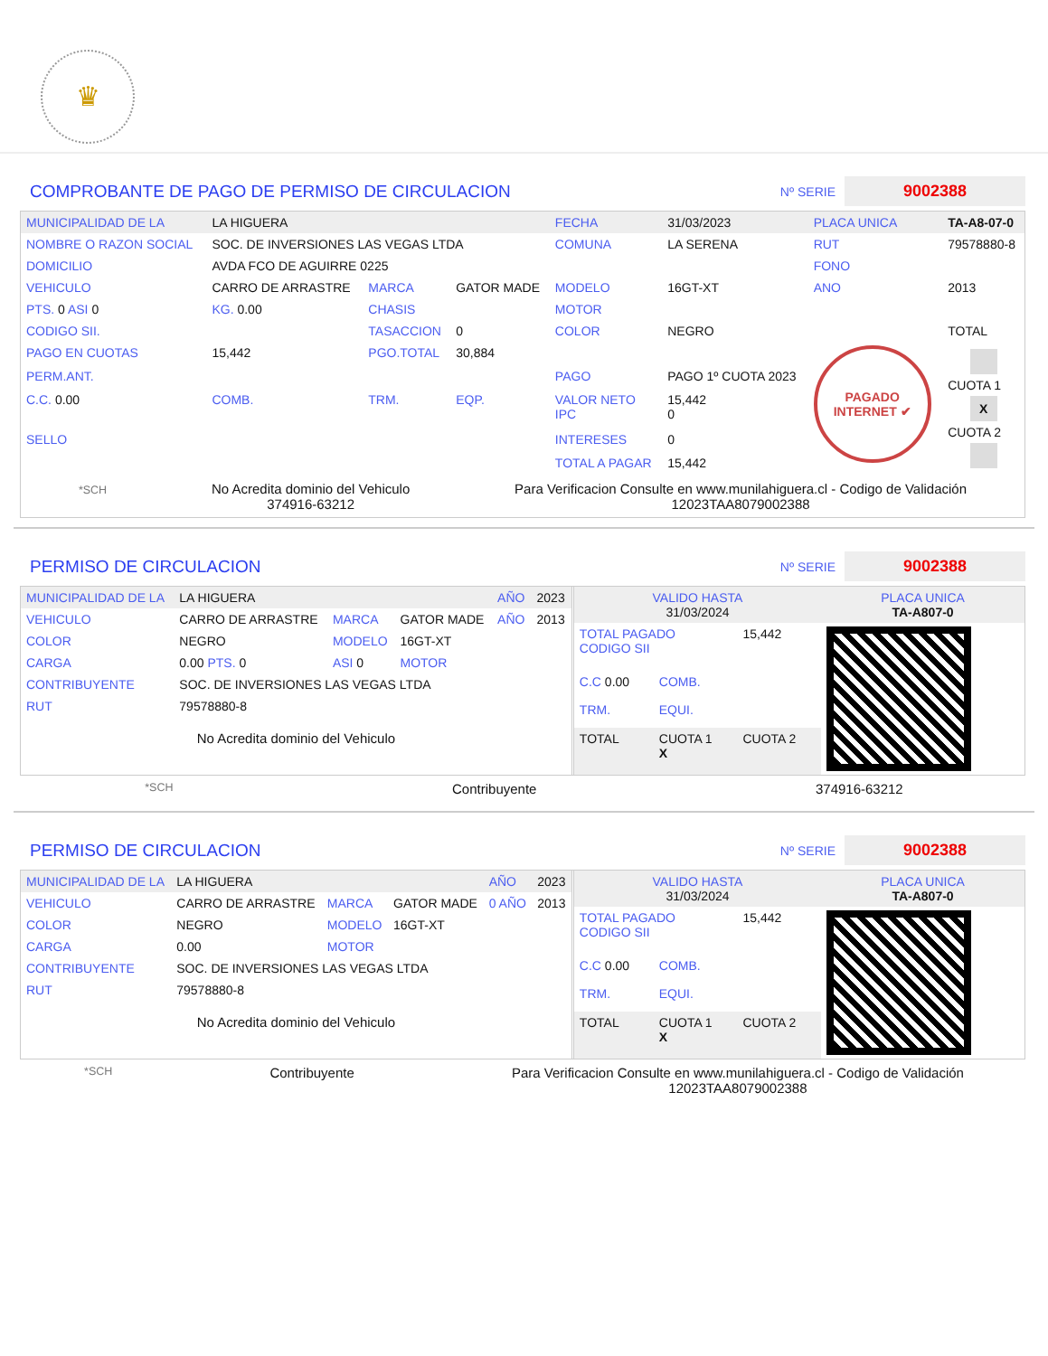♛
COMPROBANTE DE PAGO DE PERMISO DE CIRCULACION
Nº SERIE 9002388
| MUNICIPALIDAD DE LA | LA HIGUERA | | | FECHA | 31/03/2023 | PLACA UNICA | TA-A8-07-0 |
| NOMBRE O RAZON SOCIAL | SOC. DE INVERSIONES LAS VEGAS LTDA | | | COMUNA | LA SERENA | RUT | 79578880-8 |
| DOMICILIO | AVDA FCO DE AGUIRRE 0225 | | | | | FONO | |
| VEHICULO | CARRO DE ARRASTRE | MARCA | GATOR MADE | MODELO | 16GT-XT | ANO | 2013 |
| PTS. 0 ASI 0 | KG. 0.00 | CHASIS | | MOTOR | | | |
| CODIGO SII. | | TASACCION | 0 | COLOR | NEGRO | | TOTAL |
| PAGO EN CUOTAS | 15,442 | PGO.TOTAL | 30,884 | | | PAGADO INTERNET ✔ | CUOTA 1 X CUOTA 2 |
| PERM.ANT. | | | | PAGO | PAGO 1º CUOTA 2023 | | |
| C.C. 0.00 | COMB. | TRM. | EQP. | VALOR NETO IPC | 15,442 0 | | |
| SELLO | | | | INTERESES | 0 | | |
| | | | | TOTAL A PAGAR | 15,442 | | |
*SCH
No Acredita dominio del Vehiculo
374916-63212
Para Verificacion Consulte en www.munilahiguera.cl - Codigo de Validación
12023TAA8079002388
PERMISO DE CIRCULACION
Nº SERIE 9002388
| MUNICIPALIDAD DE LA | LA HIGUERA | | | AÑO | 2023 |
| VEHICULO | CARRO DE ARRASTRE | MARCA | GATOR MADE | AÑO | 2013 |
| COLOR | NEGRO | MODELO | 16GT-XT | | |
| CARGA | 0.00 PTS. 0 | ASI 0 | MOTOR | | |
| CONTRIBUYENTE | SOC. DE INVERSIONES LAS VEGAS LTDA | | | | |
| RUT | 79578880-8 | | | | |
No Acredita dominio del Vehiculo
| VALIDO HASTA 31/03/2024 | | | PLACA UNICA TA-A807-0 |
| TOTAL PAGADO CODIGO SII | | 15,442 | |
| C.C 0.00 | COMB. | | |
| TRM. | EQUI. | | |
| TOTAL | CUOTA 1 X | CUOTA 2 | |
*SCH Contribuyente 374916-63212
PERMISO DE CIRCULACION
Nº SERIE 9002388
| MUNICIPALIDAD DE LA | LA HIGUERA | | | AÑO | 2023 |
| VEHICULO | CARRO DE ARRASTRE | MARCA | GATOR MADE | 0 AÑO | 2013 |
| COLOR | NEGRO | MODELO | 16GT-XT | | |
| CARGA | 0.00 | MOTOR | | | |
| CONTRIBUYENTE | SOC. DE INVERSIONES LAS VEGAS LTDA | | | | |
| RUT | 79578880-8 | | | | |
No Acredita dominio del Vehiculo
| VALIDO HASTA 31/03/2024 | | | PLACA UNICA TA-A807-0 |
| TOTAL PAGADO CODIGO SII | | 15,442 | |
| C.C 0.00 | COMB. | | |
| TRM. | EQUI. | | |
| TOTAL | CUOTA 1 X | CUOTA 2 | |
*SCH Contribuyente Para Verificacion Consulte en www.munilahiguera.cl - Codigo de Validación
12023TAA8079002388